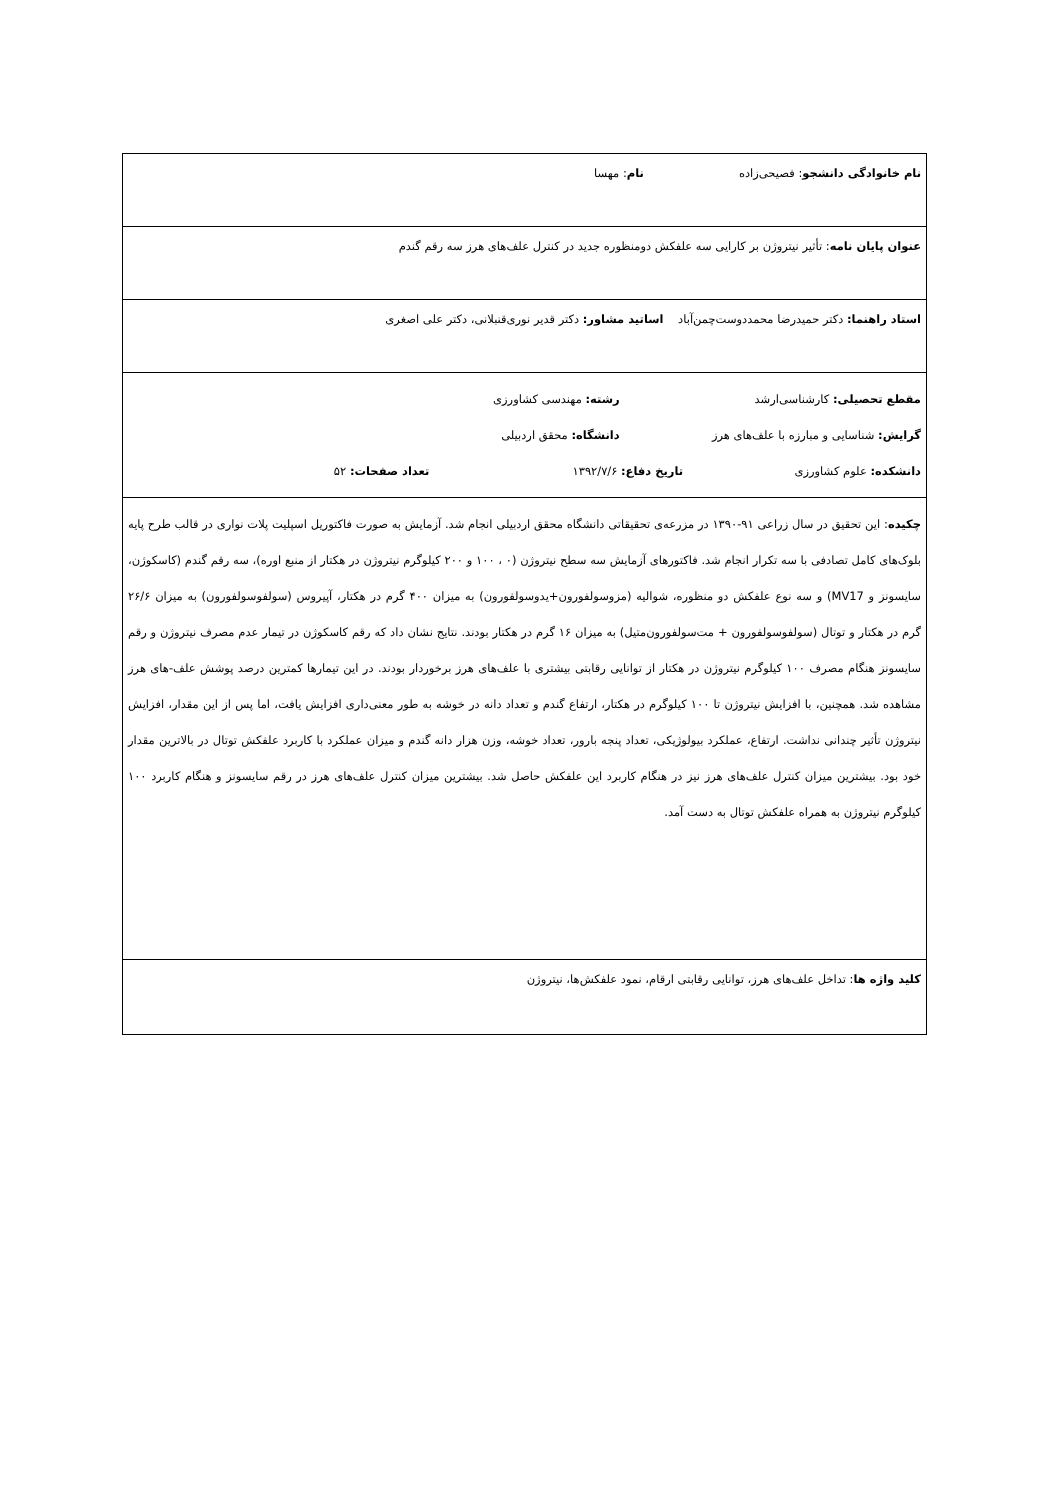| نام خانوادگی دانشجو : فصیحی‌زاده نام : مهسا |
| عنوان پایان نامه : تأثیر نیتروژن بر کارایی سه علفکش دومنظوره جدید در کنترل علف‌های هرز سه رقم گندم |
| استاد راهنما: دکتر حمیدرضا محمددوست‌چمن‌آباد اساتید مشاور: دکتر قدیر نوری‌قنبلانی، دکتر علی اصغری |
| مقطع تحصیلی: کارشناسی‌ارشد رشته: مهندسی کشاورزی گرایش: شناسایی و مبارزه با علف‌های هرز دانشگاه: محقق اردبیلی دانشکده: علوم کشاورزی تاریخ دفاع: ۱۳۹۲/۷/۶ تعداد صفحات: ۵۲ |
| چکیده : این تحقیق در سال زراعی ۹۱-۱۳۹۰ در مزرعه‌ی تحقیقاتی دانشگاه محقق اردبیلی انجام شد. آزمایش به صورت فاکتوریل اسپلیت پلات نواری در قالب طرح پایه بلوک‌های کامل تصادفی با سه تکرار انجام شد. فاکتورهای آزمایش سه سطح نیتروژن (۰ ، ۱۰۰ و ۲۰۰ کیلوگرم نیتروژن در هکتار از منبع اوره)، سه رقم گندم (کاسکوژن، سایسونز و MV17) و سه نوع علفکش دو منظوره، شوالیه (مزوسولفورون+یدوسولفورون) به میزان ۴۰۰ گرم در هکتار، آپیروس (سولفوسولفورون) به میزان ۲۶/۶ گرم در هکتار و توتال (سولفوسولفورون + مت‌سولفورون‌متیل) به میزان ۱۶ گرم در هکتار بودند. نتایج نشان داد که رقم کاسکوژن در تیمار عدم مصرف نیتروژن و رقم سایسونز هنگام مصرف ۱۰۰ کیلوگرم نیتروژن در هکتار از توانایی رقابتی بیشتری با علف‌های هرز برخوردار بودند. در این تیمارها کمترین درصد پوشش علف-های هرز مشاهده شد. همچنین، با افزایش نیتروژن تا ۱۰۰ کیلوگرم در هکتار، ارتفاع گندم و تعداد دانه در خوشه به طور معنی‌داری افزایش یافت، اما پس از این مقدار، افزایش نیتروژن تأثیر چندانی نداشت. ارتفاع، عملکرد بیولوژیکی، تعداد پنجه بارور، تعداد خوشه، وزن هزار دانه گندم و میزان عملکرد با کاربرد علفکش توتال در بالاترین مقدار خود بود. بیشترین میزان کنترل علف‌های هرز نیز در هنگام کاربرد این علفکش حاصل شد. بیشترین میزان کنترل علف‌های هرز در رقم سایسونز و هنگام کاربرد ۱۰۰ کیلوگرم نیتروژن به همراه علفکش توتال به دست آمد. |
| کلید واژه ها : تداخل علف‌های هرز، توانایی رقابتی ارقام، نمود علفکش‌ها، نیتروژن |